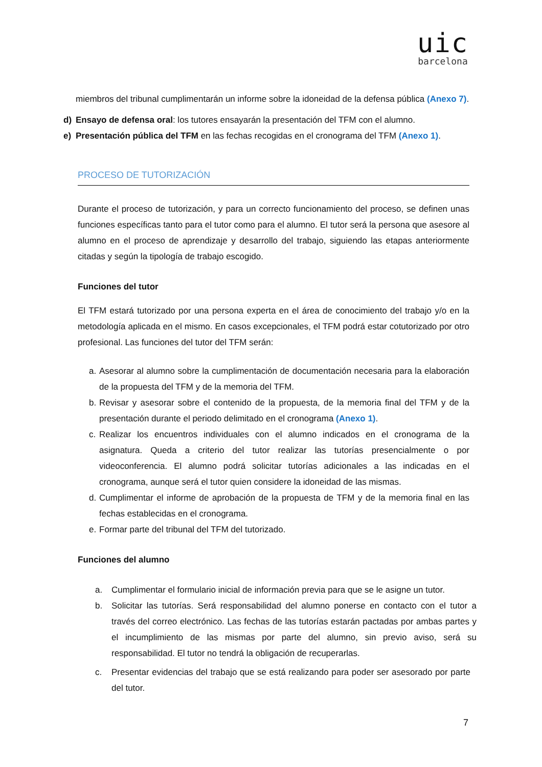uic
barcelona
miembros del tribunal cumplimentarán un informe sobre la idoneidad de la defensa pública (Anexo 7).
d) Ensayo de defensa oral: los tutores ensayarán la presentación del TFM con el alumno.
e) Presentación pública del TFM en las fechas recogidas en el cronograma del TFM (Anexo 1).
PROCESO DE TUTORIZACIÓN
Durante el proceso de tutorización, y para un correcto funcionamiento del proceso, se definen unas funciones específicas tanto para el tutor como para el alumno. El tutor será la persona que asesore al alumno en el proceso de aprendizaje y desarrollo del trabajo, siguiendo las etapas anteriormente citadas y según la tipología de trabajo escogido.
Funciones del tutor
El TFM estará tutorizado por una persona experta en el área de conocimiento del trabajo y/o en la metodología aplicada en el mismo. En casos excepcionales, el TFM podrá estar cotutorizado por otro profesional. Las funciones del tutor del TFM serán:
a.
Asesorar al alumno sobre la cumplimentación de documentación necesaria para la elaboración de la propuesta del TFM y de la memoria del TFM.
b.
Revisar y asesorar sobre el contenido de la propuesta, de la memoria final del TFM y de la presentación durante el periodo delimitado en el cronograma (Anexo 1).
c.
Realizar los encuentros individuales con el alumno indicados en el cronograma de la asignatura. Queda a criterio del tutor realizar las tutorías presencialmente o por videoconferencia. El alumno podrá solicitar tutorías adicionales a las indicadas en el cronograma, aunque será el tutor quien considere la idoneidad de las mismas.
d.
Cumplimentar el informe de aprobación de la propuesta de TFM y de la memoria final en las fechas establecidas en el cronograma.
e.
Formar parte del tribunal del TFM del tutorizado.
Funciones del alumno
a. Cumplimentar el formulario inicial de información previa para que se le asigne un tutor.
b. Solicitar las tutorías. Será responsabilidad del alumno ponerse en contacto con el tutor a través del correo electrónico. Las fechas de las tutorías estarán pactadas por ambas partes y el incumplimiento de las mismas por parte del alumno, sin previo aviso, será su responsabilidad. El tutor no tendrá la obligación de recuperarlas.
c. Presentar evidencias del trabajo que se está realizando para poder ser asesorado por parte del tutor.
7